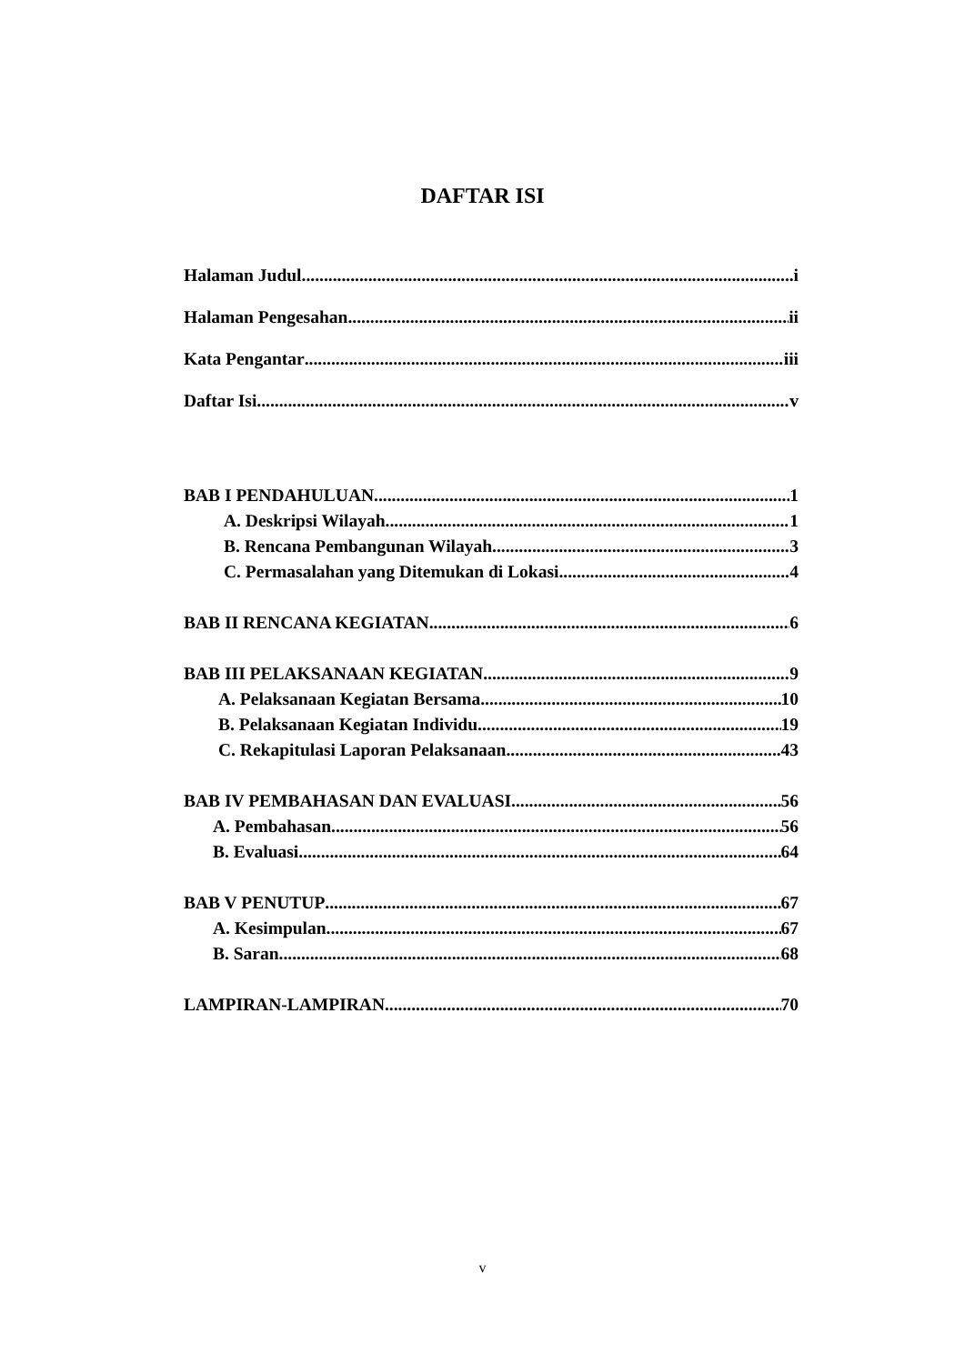DAFTAR ISI
Halaman Judul i
Halaman Pengesahan ii
Kata Pengantar iii
Daftar Isi v
BAB I PENDAHULUAN 1
A. Deskripsi Wilayah 1
B. Rencana Pembangunan Wilayah 3
C. Permasalahan yang Ditemukan di Lokasi 4
BAB II RENCANA KEGIATAN 6
BAB III PELAKSANAAN KEGIATAN 9
A. Pelaksanaan Kegiatan Bersama 10
B. Pelaksanaan Kegiatan Individu 19
C. Rekapitulasi Laporan Pelaksanaan 43
BAB IV PEMBAHASAN DAN EVALUASI 56
A. Pembahasan 56
B. Evaluasi 64
BAB V PENUTUP 67
A. Kesimpulan 67
B. Saran 68
LAMPIRAN-LAMPIRAN 70
v